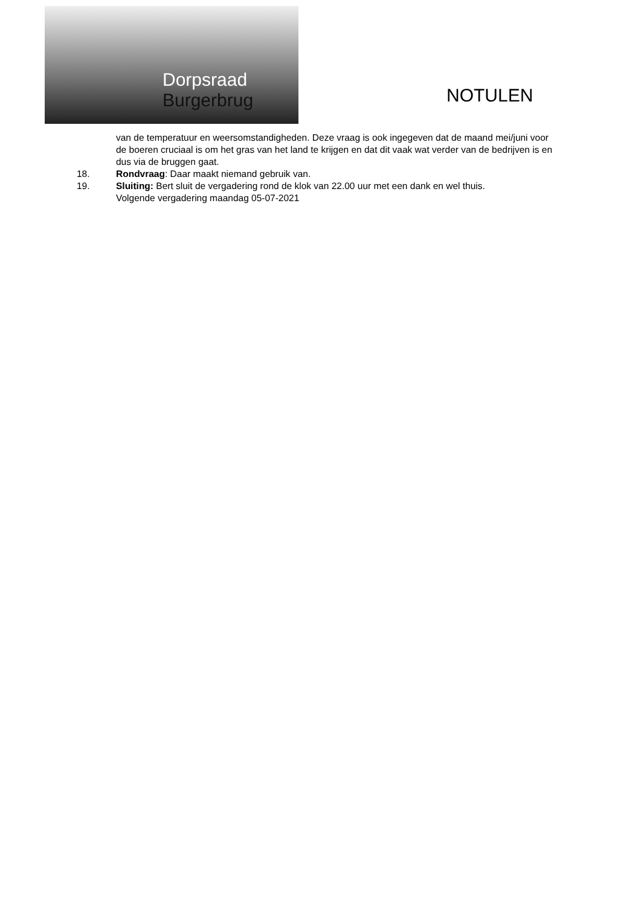Dorpsraad Burgerbrug
NOTULEN
van de temperatuur en weersomstandigheden. Deze vraag is ook ingegeven dat de maand mei/juni voor de boeren cruciaal is om het gras van het land te krijgen en dat dit vaak wat verder van de bedrijven is en dus via de bruggen gaat.
18. Rondvraag: Daar maakt niemand gebruik van.
19. Sluiting: Bert sluit de vergadering rond de klok van 22.00 uur met een dank en wel thuis.
Volgende vergadering maandag 05-07-2021